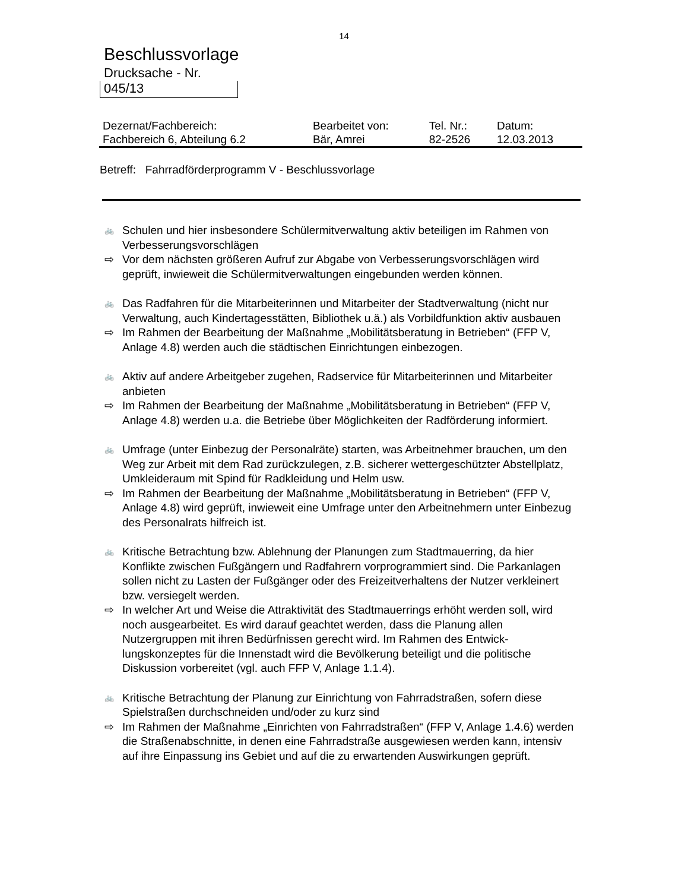14
Beschlussvorlage
Drucksache - Nr.
045/13
| Dezernat/Fachbereich: | Bearbeitet von: | Tel. Nr.: | Datum: |
| Fachbereich 6, Abteilung 6.2 | Bär, Amrei | 82-2526 | 12.03.2013 |
Betreff: Fahrradförderprogramm V - Beschlussvorlage
🚲 Schulen und hier insbesondere Schülermitverwaltung aktiv beteiligen im Rahmen von Verbesserungsvorschlägen
⇨ Vor dem nächsten größeren Aufruf zur Abgabe von Verbesserungsvorschlägen wird geprüft, inwieweit die Schülermitverwaltungen eingebunden werden können.
🚲 Das Radfahren für die Mitarbeiterinnen und Mitarbeiter der Stadtverwaltung (nicht nur Verwaltung, auch Kindertagesstätten, Bibliothek u.ä.) als Vorbildfunktion aktiv ausbauen
⇨ Im Rahmen der Bearbeitung der Maßnahme „Mobilitätsberatung in Betrieben“ (FFP V, Anlage 4.8) werden auch die städtischen Einrichtungen einbezogen.
🚲 Aktiv auf andere Arbeitgeber zugehen, Radservice für Mitarbeiterinnen und Mitarbeiter anbieten
⇨ Im Rahmen der Bearbeitung der Maßnahme „Mobilitätsberatung in Betrieben“ (FFP V, Anlage 4.8) werden u.a. die Betriebe über Möglichkeiten der Radförderung informiert.
🚲 Umfrage (unter Einbezug der Personalräte) starten, was Arbeitnehmer brauchen, um den Weg zur Arbeit mit dem Rad zurückzulegen, z.B. sicherer wettergeschützter Abstellplatz, Umkleideraum mit Spind für Radkleidung und Helm usw.
⇨ Im Rahmen der Bearbeitung der Maßnahme „Mobilitätsberatung in Betrieben“ (FFP V, Anlage 4.8) wird geprüft, inwieweit eine Umfrage unter den Arbeitnehmern unter Einbezug des Personalrats hilfreich ist.
🚲 Kritische Betrachtung bzw. Ablehnung der Planungen zum Stadtmauerring, da hier Konflikte zwischen Fußgängern und Radfahrern vorprogrammiert sind. Die Parkanlagen sollen nicht zu Lasten der Fußgänger oder des Freizeitverhaltens der Nutzer verkleinert bzw. versiegelt werden.
⇨ In welcher Art und Weise die Attraktivität des Stadtmauerrings erhöht werden soll, wird noch ausgearbeitet. Es wird darauf geachtet werden, dass die Planung allen Nutzergruppen mit ihren Bedürfnissen gerecht wird. Im Rahmen des Entwick-lungskonzeptes für die Innenstadt wird die Bevölkerung beteiligt und die politische Diskussion vorbereitet (vgl. auch FFP V, Anlage 1.1.4).
🚲 Kritische Betrachtung der Planung zur Einrichtung von Fahrradstraßen, sofern diese Spielstraßen durchschneiden und/oder zu kurz sind
⇨ Im Rahmen der Maßnahme „Einrichten von Fahrradstraßen“ (FFP V, Anlage 1.4.6) werden die Straßenabschnitte, in denen eine Fahrradstraße ausgewiesen werden kann, intensiv auf ihre Einpassung ins Gebiet und auf die zu erwartenden Auswirkungen geprüft.